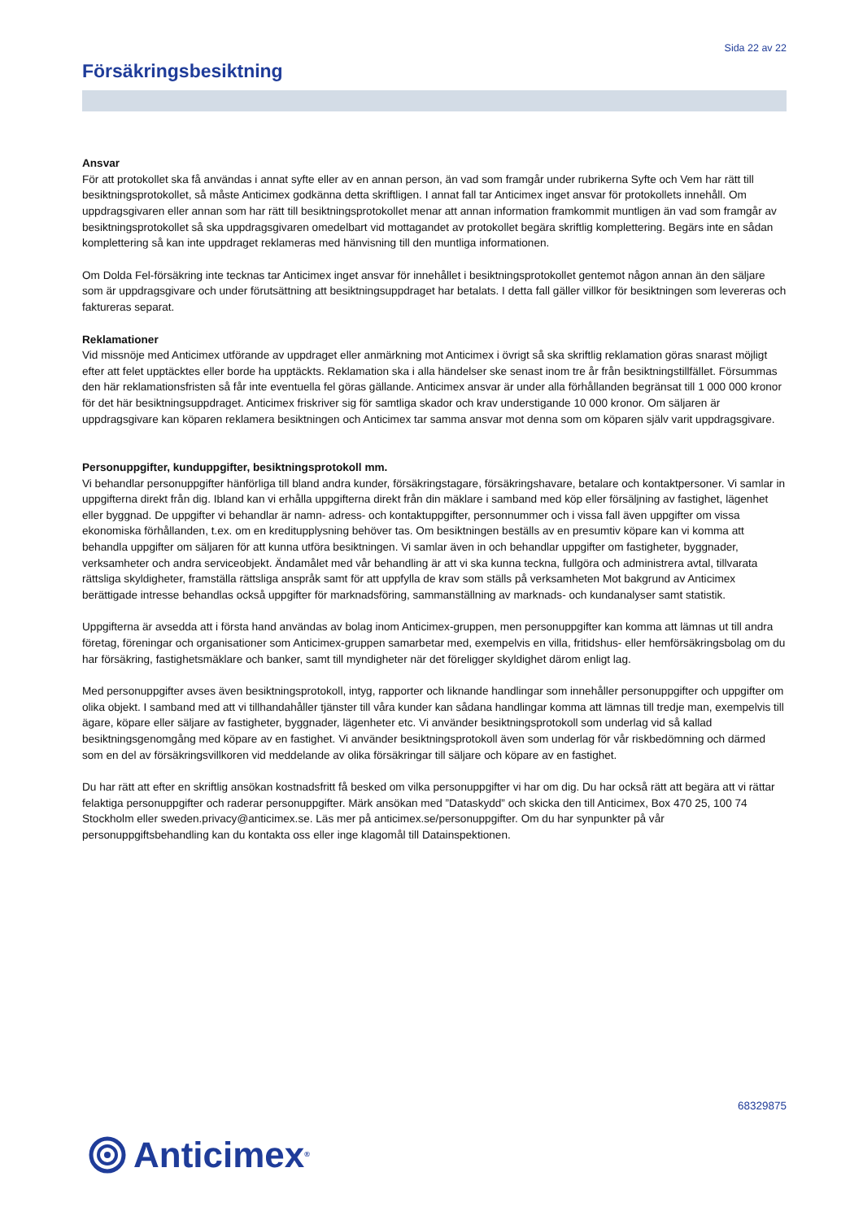Sida 22 av 22
Försäkringsbesiktning
Ansvar
För att protokollet ska få användas i annat syfte eller av en annan person, än vad som framgår under rubrikerna Syfte och Vem har rätt till besiktningsprotokollet, så måste Anticimex godkänna detta skriftligen. I annat fall tar Anticimex inget ansvar för protokollets innehåll. Om uppdragsgivaren eller annan som har rätt till besiktningsprotokollet menar att annan information framkommit muntligen än vad som framgår av besiktningsprotokollet så ska uppdragsgivaren omedelbart vid mottagandet av protokollet begära skriftlig komplettering. Begärs inte en sådan komplettering så kan inte uppdraget reklameras med hänvisning till den muntliga informationen.
Om Dolda Fel-försäkring inte tecknas tar Anticimex inget ansvar för innehållet i besiktningsprotokollet gentemot någon annan än den säljare som är uppdragsgivare och under förutsättning att besiktningsuppdraget har betalats. I detta fall gäller villkor för besiktningen som levereras och faktureras separat.
Reklamationer
Vid missnöje med Anticimex utförande av uppdraget eller anmärkning mot Anticimex i övrigt så ska skriftlig reklamation göras snarast möjligt efter att felet upptäcktes eller borde ha upptäckts. Reklamation ska i alla händelser ske senast inom tre år från besiktningstillfället. Försummas den här reklamationsfristen så får inte eventuella fel göras gällande. Anticimex ansvar är under alla förhållanden begränsat till 1 000 000 kronor för det här besiktningsuppdraget. Anticimex friskriver sig för samtliga skador och krav understigande 10 000 kronor. Om säljaren är uppdragsgivare kan köparen reklamera besiktningen och Anticimex tar samma ansvar mot denna som om köparen själv varit uppdragsgivare.
Personuppgifter, kunduppgifter, besiktningsprotokoll mm.
Vi behandlar personuppgifter hänförliga till bland andra kunder, försäkringstagare, försäkringshavare, betalare och kontaktpersoner. Vi samlar in uppgifterna direkt från dig. Ibland kan vi erhålla uppgifterna direkt från din mäklare i samband med köp eller försäljning av fastighet, lägenhet eller byggnad. De uppgifter vi behandlar är namn- adress- och kontaktuppgifter, personnummer och i vissa fall även uppgifter om vissa ekonomiska förhållanden, t.ex. om en kreditupplysning behöver tas. Om besiktningen beställs av en presumtiv köpare kan vi komma att behandla uppgifter om säljaren för att kunna utföra besiktningen. Vi samlar även in och behandlar uppgifter om fastigheter, byggnader, verksamheter och andra serviceobjekt. Ändamålet med vår behandling är att vi ska kunna teckna, fullgöra och administrera avtal, tillvarata rättsliga skyldigheter, framställa rättsliga anspråk samt för att uppfylla de krav som ställs på verksamheten Mot bakgrund av Anticimex berättigade intresse behandlas också uppgifter för marknadsföring, sammanställning av marknads- och kundanalyser samt statistik.
Uppgifterna är avsedda att i första hand användas av bolag inom Anticimex-gruppen, men personuppgifter kan komma att lämnas ut till andra företag, föreningar och organisationer som Anticimex-gruppen samarbetar med, exempelvis en villa, fritidshus- eller hemförsäkringsbolag om du har försäkring, fastighetsmäklare och banker, samt till myndigheter när det föreligger skyldighet därom enligt lag.
Med personuppgifter avses även besiktningsprotokoll, intyg, rapporter och liknande handlingar som innehåller personuppgifter och uppgifter om olika objekt. I samband med att vi tillhandahåller tjänster till våra kunder kan sådana handlingar komma att lämnas till tredje man, exempelvis till ägare, köpare eller säljare av fastigheter, byggnader, lägenheter etc. Vi använder besiktningsprotokoll som underlag vid så kallad besiktningsgenomgång med köpare av en fastighet. Vi använder besiktningsprotokoll även som underlag för vår riskbedömning och därmed som en del av försäkringsvillkoren vid meddelande av olika försäkringar till säljare och köpare av en fastighet.
Du har rätt att efter en skriftlig ansökan kostnadsfritt få besked om vilka personuppgifter vi har om dig. Du har också rätt att begära att vi rättar felaktiga personuppgifter och raderar personuppgifter. Märk ansökan med ”Dataskydd” och skicka den till Anticimex, Box 470 25, 100 74 Stockholm eller sweden.privacy@anticimex.se. Läs mer på anticimex.se/personuppgifter. Om du har synpunkter på vår personuppgiftsbehandling kan du kontakta oss eller inge klagomål till Datainspektionen.
68329875
Anticimex<sup>®</sup>